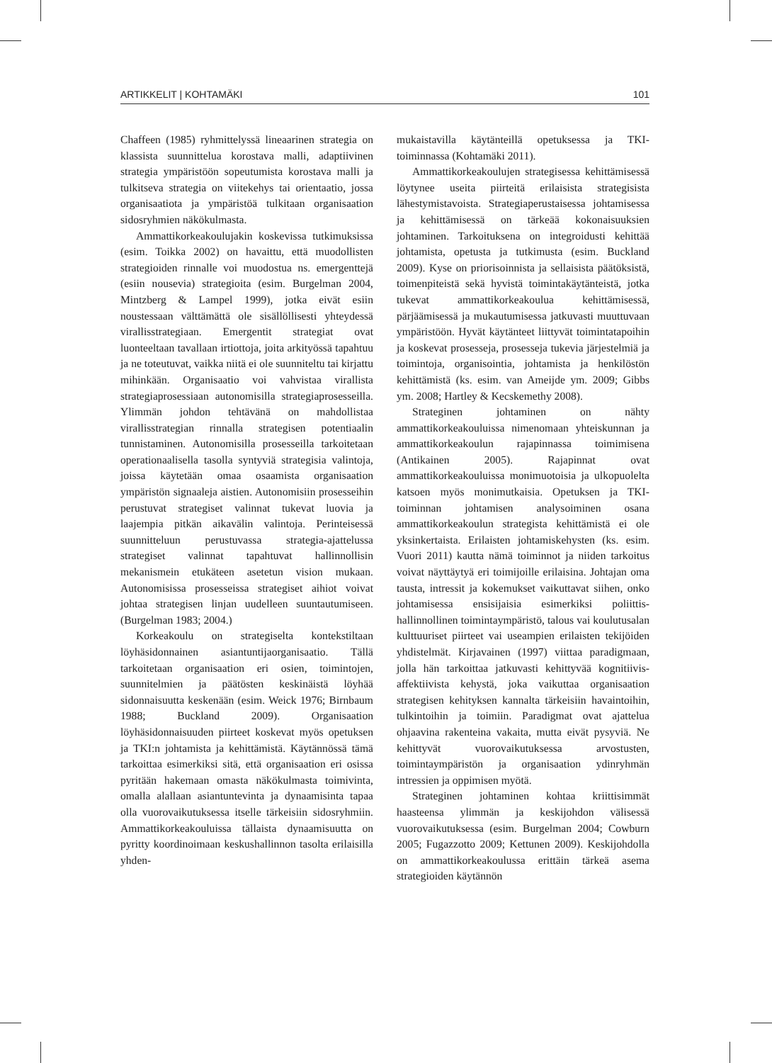ARTIKKELIT | KOHTAMÄKI 101
Chaffeen (1985) ryhmittelyssä lineaarinen strategia on klassista suunnittelua korostava malli, adaptiivinen strategia ympäristöön sopeutumista korostava malli ja tulkitseva strategia on viitekehys tai orientaatio, jossa organisaatiota ja ympäristöä tulkitaan organisaation sidosryhmien näkökulmasta.
Ammattikorkeakoulujakin koskevissa tutkimuksissa (esim. Toikka 2002) on havaittu, että muodollisten strategioiden rinnalle voi muodostua ns. emergenttejä (esiin nousevia) strategioita (esim. Burgelman 2004, Mintzberg & Lampel 1999), jotka eivät esiin noustessaan välttämättä ole sisällöllisesti yhteydessä virallisstrategiaan. Emergentit strategiat ovat luonteeltaan tavallaan irtiottoja, joita arkityössä tapahtuu ja ne toteutuvat, vaikka niitä ei ole suunniteltu tai kirjattu mihinkään. Organisaatio voi vahvistaa virallista strategiaprosessiaan autonomisilla strategiaprosesseilla. Ylimmän johdon tehtävänä on mahdollistaa virallisstrategian rinnalla strategisen potentiaalin tunnistaminen. Autonomisilla prosesseilla tarkoitetaan operationaalisella tasolla syntyviä strategisia valintoja, joissa käytetään omaa osaamista organisaation ympäristön signaaleja aistien. Autonomisiin prosesseihin perustuvat strategiset valinnat tukevat luovia ja laajempia pitkän aikavälin valintoja. Perinteisessä suunnitteluun perustuvassa strategia-ajattelussa strategiset valinnat tapahtuvat hallinnollisin mekanismein etukäteen asetetun vision mukaan. Autonomisissa prosesseissa strategiset aihiot voivat johtaa strategisen linjan uudelleen suuntautumiseen. (Burgelman 1983; 2004.)
Korkeakoulu on strategiselta kontekstiltaan löyhäsidonnainen asiantuntijaorganisaatio. Tällä tarkoitetaan organisaation eri osien, toimintojen, suunnitelmien ja päätösten keskinäistä löyhää sidonnaisuutta keskenään (esim. Weick 1976; Birnbaum 1988; Buckland 2009). Organisaation löyhäsidonnaisuuden piirteet koskevat myös opetuksen ja TKI:n johtamista ja kehittämistä. Käytännössä tämä tarkoittaa esimerkiksi sitä, että organisaation eri osissa pyritään hakemaan omasta näkökulmasta toimivinta, omalla alallaan asiantuntevinta ja dynaamisinta tapaa olla vuorovaikutuksessa itselle tärkeisiin sidosryhmiin. Ammattikorkeakouluissa tällaista dynaamisuutta on pyritty koordinoimaan keskushallinnon tasolta erilaisilla yhden-
mukaistavilla käytänteillä opetuksessa ja TKI-toiminnassa (Kohtamäki 2011).
Ammattikorkeakoulujen strategisessa kehittämisessä löytynee useita piirteitä erilaisista strategisista lähestymistavoista. Strategiaperustaisessa johtamisessa ja kehittämisessä on tärkeää kokonaisuuksien johtaminen. Tarkoituksena on integroidusti kehittää johtamista, opetusta ja tutkimusta (esim. Buckland 2009). Kyse on priorisoinnista ja sellaisista päätöksistä, toimenpiteistä sekä hyvistä toimintakäytänteistä, jotka tukevat ammattikorkeakoulua kehittämisessä, pärjäämisessä ja mukautumisessa jatkuvasti muuttuvaan ympäristöön. Hyvät käytänteet liittyvät toimintatapoihin ja koskevat prosesseja, prosesseja tukevia järjestelmiä ja toimintoja, organisointia, johtamista ja henkilöstön kehittämistä (ks. esim. van Ameijde ym. 2009; Gibbs ym. 2008; Hartley & Kecskemethy 2008).
Strateginen johtaminen on nähty ammattikorkeakouluissa nimenomaan yhteiskunnan ja ammattikorkeakoulun rajapinnassa toimimisena (Antikainen 2005). Rajapinnat ovat ammattikorkeakouluissa monimuotoisia ja ulkopuolelta katsoen myös monimutkaisia. Opetuksen ja TKI-toiminnan johtamisen analysoiminen osana ammattikorkeakoulun strategista kehittämistä ei ole yksinkertaista. Erilaisten johtamiskehysten (ks. esim. Vuori 2011) kautta nämä toiminnot ja niiden tarkoitus voivat näyttäytyä eri toimijoille erilaisina. Johtajan oma tausta, intressit ja kokemukset vaikuttavat siihen, onko johtamisessa ensisijaisia esimerkiksi poliittis-hallinnollinen toimintaympäristö, talous vai koulutusalan kulttuuriset piirteet vai useampien erilaisten tekijöiden yhdistelmät. Kirjavainen (1997) viittaa paradigmaan, jolla hän tarkoittaa jatkuvasti kehittyvää kognitiivis-affektiivista kehystä, joka vaikuttaa organisaation strategisen kehityksen kannalta tärkeisiin havaintoihin, tulkintoihin ja toimiin. Paradigmat ovat ajattelua ohjaavina rakenteina vakaita, mutta eivät pysyviä. Ne kehittyvät vuorovaikutuksessa arvostusten, toimintaympäristön ja organisaation ydinryhmän intressien ja oppimisen myötä.
Strateginen johtaminen kohtaa kriittisimmät haasteensa ylimmän ja keskijohdon välisessä vuorovaikutuksessa (esim. Burgelman 2004; Cowburn 2005; Fugazzotto 2009; Kettunen 2009). Keskijohdolla on ammattikorkeakoulussa erittäin tärkeä asema strategioiden käytännön